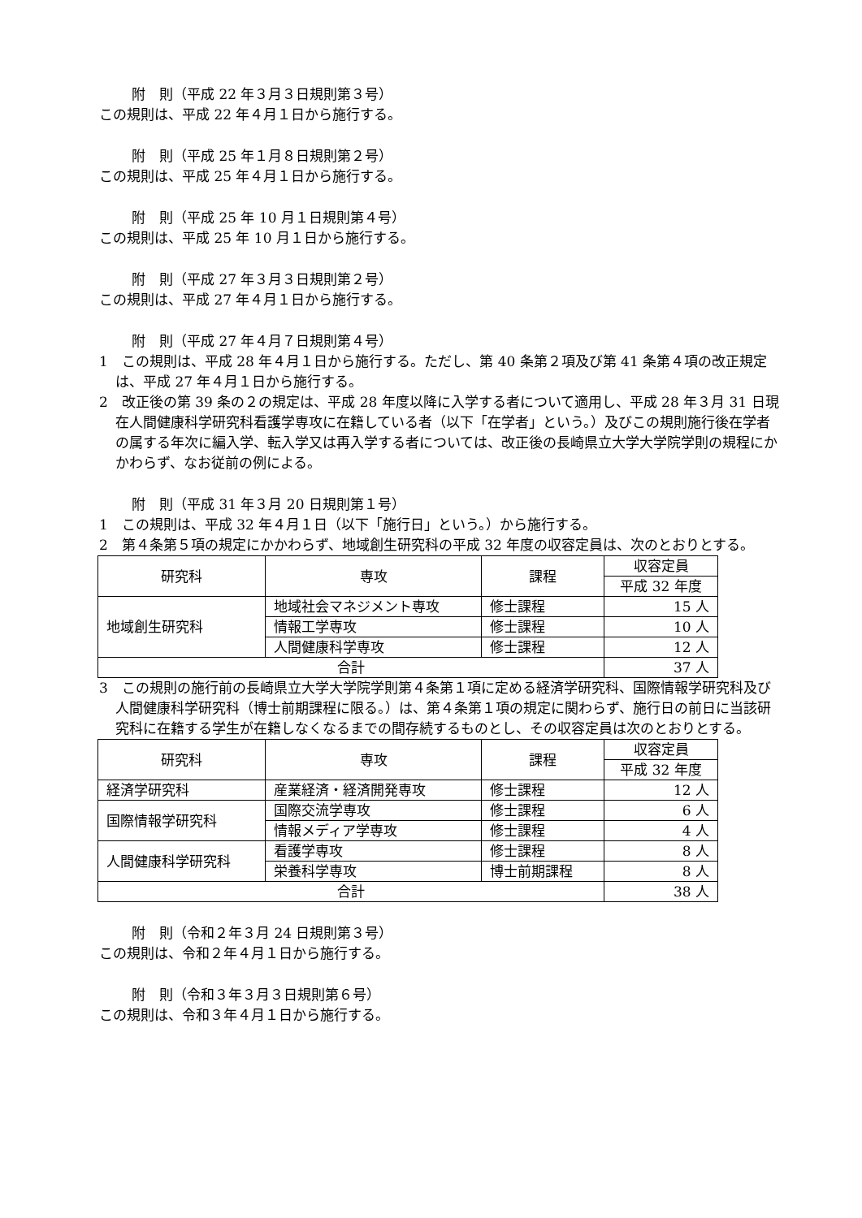附　則（平成 22 年３月３日規則第３号）
この規則は、平成 22 年４月１日から施行する。
附　則（平成 25 年１月８日規則第２号）
この規則は、平成 25 年４月１日から施行する。
附　則（平成 25 年 10 月１日規則第４号）
この規則は、平成 25 年 10 月１日から施行する。
附　則（平成 27 年３月３日規則第２号）
この規則は、平成 27 年４月１日から施行する。
附　則（平成 27 年４月７日規則第４号）
1　この規則は、平成 28 年４月１日から施行する。ただし、第 40 条第２項及び第 41 条第４項の改正規定は、平成 27 年４月１日から施行する。
2　改正後の第 39 条の２の規定は、平成 28 年度以降に入学する者について適用し、平成 28 年３月 31 日現在人間健康科学研究科看護学専攻に在籍している者（以下「在学者」という。）及びこの規則施行後在学者の属する年次に編入学、転入学又は再入学する者については、改正後の長崎県立大学大学院学則の規程にかかわらず、なお従前の例による。
附　則（平成 31 年３月 20 日規則第１号）
1　この規則は、平成 32 年４月１日（以下「施行日」という。）から施行する。
2　第４条第５項の規定にかかわらず、地域創生研究科の平成 32 年度の収容定員は、次のとおりとする。
| 研究科 | 専攻 | 課程 | 収容定員 |
| | | | 平成 32 年度 |
| 地域創生研究科 | 地域社会マネジメント専攻 | 修士課程 | 15 人 |
| | 情報工学専攻 | 修士課程 | 10 人 |
| | 人間健康科学専攻 | 修士課程 | 12 人 |
| 合計 | | | 37 人 |
3　この規則の施行前の長崎県立大学大学院学則第４条第１項に定める経済学研究科、国際情報学研究科及び人間健康科学研究科（博士前期課程に限る。）は、第４条第１項の規定に関わらず、施行日の前日に当該研究科に在籍する学生が在籍しなくなるまでの間存続するものとし、その収容定員は次のとおりとする。
| 研究科 | 専攻 | 課程 | 収容定員 |
| | | | 平成 32 年度 |
| 経済学研究科 | 産業経済・経済開発専攻 | 修士課程 | 12 人 |
| 国際情報学研究科 | 国際交流学専攻 | 修士課程 | 6 人 |
| | 情報メディア学専攻 | 修士課程 | 4 人 |
| 人間健康科学研究科 | 看護学専攻 | 修士課程 | 8 人 |
| | 栄養科学専攻 | 博士前期課程 | 8 人 |
| 合計 | | | 38 人 |
附　則（令和２年３月 24 日規則第３号）
この規則は、令和２年４月１日から施行する。
附　則（令和３年３月３日規則第６号）
この規則は、令和３年４月１日から施行する。